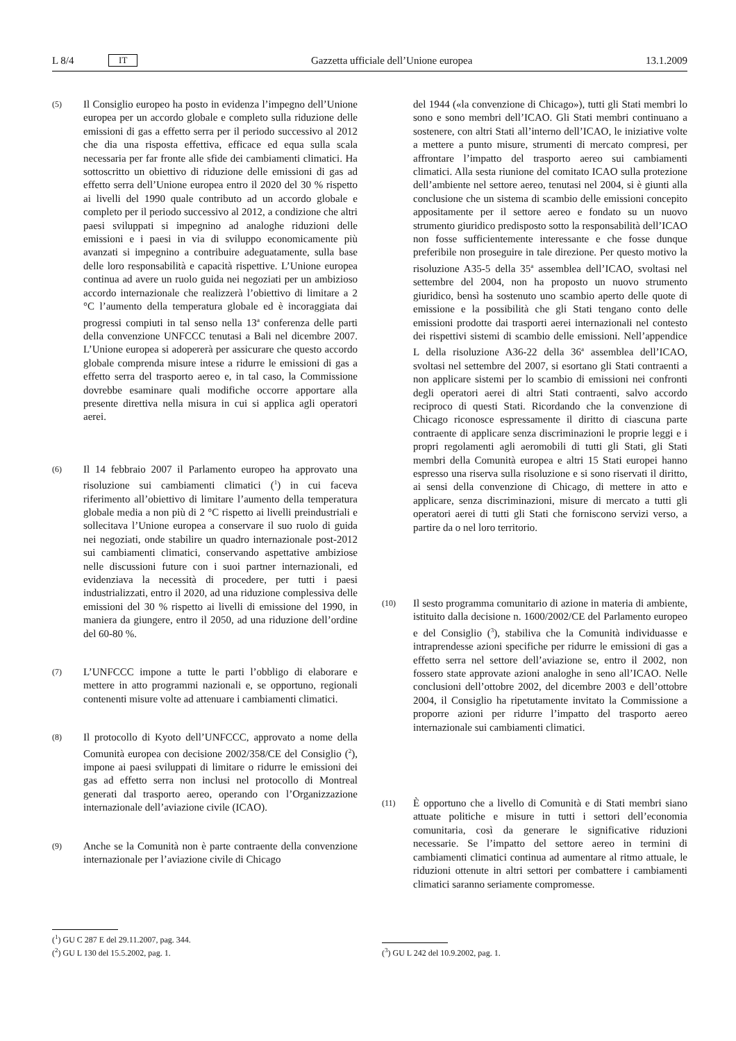L 8/4 IT Gazzetta ufficiale dell’Unione europea 13.1.2009
(5)
Il Consiglio europeo ha posto in evidenza l’impegno dell’Unione europea per un accordo globale e completo sulla riduzione delle emissioni di gas a effetto serra per il periodo successivo al 2012 che dia una risposta effettiva, efficace ed equa sulla scala necessaria per far fronte alle sfide dei cambiamenti climatici. Ha sottoscritto un obiettivo di riduzione delle emissioni di gas ad effetto serra dell’Unione europea entro il 2020 del 30 % rispetto ai livelli del 1990 quale contributo ad un accordo globale e completo per il periodo successivo al 2012, a condizione che altri paesi sviluppati si impegnino ad analoghe riduzioni delle emissioni e i paesi in via di sviluppo economicamente più avanzati si impegnino a contribuire adeguatamente, sulla base delle loro responsabilità e capacità rispettive. L’Unione europea continua ad avere un ruolo guida nei negoziati per un ambizioso accordo internazionale che realizzerà l’obiettivo di limitare a 2 °C l’aumento della temperatura globale ed è incoraggiata dai progressi compiuti in tal senso nella 13<sup>a</sup> conferenza delle parti della convenzione UNFCCC tenutasi a Bali nel dicembre 2007. L’Unione europea si adopererà per assicurare che questo accordo globale comprenda misure intese a ridurre le emissioni di gas a effetto serra del trasporto aereo e, in tal caso, la Commissione dovrebbe esaminare quali modifiche occorre apportare alla presente direttiva nella misura in cui si applica agli operatori aerei.
(6)
Il 14 febbraio 2007 il Parlamento europeo ha approvato una risoluzione sui cambiamenti climatici (<sup>1</sup>) in cui faceva riferimento all’obiettivo di limitare l’aumento della temperatura globale media a non più di 2 °C rispetto ai livelli preindustriali e sollecitava l’Unione europea a conservare il suo ruolo di guida nei negoziati, onde stabilire un quadro internazionale post-2012 sui cambiamenti climatici, conservando aspettative ambiziose nelle discussioni future con i suoi partner internazionali, ed evidenziava la necessità di procedere, per tutti i paesi industrializzati, entro il 2020, ad una riduzione complessiva delle emissioni del 30 % rispetto ai livelli di emissione del 1990, in maniera da giungere, entro il 2050, ad una riduzione dell’ordine del 60-80 %.
(7)
L’UNFCCC impone a tutte le parti l’obbligo di elaborare e mettere in atto programmi nazionali e, se opportuno, regionali contenenti misure volte ad attenuare i cambiamenti climatici.
(8)
Il protocollo di Kyoto dell’UNFCCC, approvato a nome della Comunità europea con decisione 2002/358/CE del Consiglio (<sup>2</sup>), impone ai paesi sviluppati di limitare o ridurre le emissioni dei gas ad effetto serra non inclusi nel protocollo di Montreal generati dal trasporto aereo, operando con l’Organizzazione internazionale dell’aviazione civile (ICAO).
(9)
Anche se la Comunità non è parte contraente della convenzione internazionale per l’aviazione civile di Chicago
(<sup>1</sup>) GU C 287 E del 29.11.2007, pag. 344.
(<sup>2</sup>) GU L 130 del 15.5.2002, pag. 1.
del 1944 («la convenzione di Chicago»), tutti gli Stati membri lo sono e sono membri dell’ICAO. Gli Stati membri continuano a sostenere, con altri Stati all’interno dell’ICAO, le iniziative volte a mettere a punto misure, strumenti di mercato compresi, per affrontare l’impatto del trasporto aereo sui cambiamenti climatici. Alla sesta riunione del comitato ICAO sulla protezione dell’ambiente nel settore aereo, tenutasi nel 2004, si è giunti alla conclusione che un sistema di scambio delle emissioni concepito appositamente per il settore aereo e fondato su un nuovo strumento giuridico predisposto sotto la responsabilità dell’ICAO non fosse sufficientemente interessante e che fosse dunque preferibile non proseguire in tale direzione. Per questo motivo la risoluzione A35-5 della 35<sup>a</sup> assemblea dell’ICAO, svoltasi nel settembre del 2004, non ha proposto un nuovo strumento giuridico, bensì ha sostenuto uno scambio aperto delle quote di emissione e la possibilità che gli Stati tengano conto delle emissioni prodotte dai trasporti aerei internazionali nel contesto dei rispettivi sistemi di scambio delle emissioni. Nell’appendice L della risoluzione A36-22 della 36<sup>a</sup> assemblea dell’ICAO, svoltasi nel settembre del 2007, si esortano gli Stati contraenti a non applicare sistemi per lo scambio di emissioni nei confronti degli operatori aerei di altri Stati contraenti, salvo accordo reciproco di questi Stati. Ricordando che la convenzione di Chicago riconosce espressamente il diritto di ciascuna parte contraente di applicare senza discriminazioni le proprie leggi e i propri regolamenti agli aeromobili di tutti gli Stati, gli Stati membri della Comunità europea e altri 15 Stati europei hanno espresso una riserva sulla risoluzione e si sono riservati il diritto, ai sensi della convenzione di Chicago, di mettere in atto e applicare, senza discriminazioni, misure di mercato a tutti gli operatori aerei di tutti gli Stati che forniscono servizi verso, a partire da o nel loro territorio.
(10)
Il sesto programma comunitario di azione in materia di ambiente, istituito dalla decisione n. 1600/2002/CE del Parlamento europeo e del Consiglio (<sup>3</sup>), stabiliva che la Comunità individuasse e intraprendesse azioni specifiche per ridurre le emissioni di gas a effetto serra nel settore dell’aviazione se, entro il 2002, non fossero state approvate azioni analoghe in seno all’ICAO. Nelle conclusioni dell’ottobre 2002, del dicembre 2003 e dell’ottobre 2004, il Consiglio ha ripetutamente invitato la Commissione a proporre azioni per ridurre l’impatto del trasporto aereo internazionale sui cambiamenti climatici.
(11)
È opportuno che a livello di Comunità e di Stati membri siano attuate politiche e misure in tutti i settori dell’economia comunitaria, così da generare le significative riduzioni necessarie. Se l’impatto del settore aereo in termini di cambiamenti climatici continua ad aumentare al ritmo attuale, le riduzioni ottenute in altri settori per combattere i cambiamenti climatici saranno seriamente compromesse.
(<sup>3</sup>) GU L 242 del 10.9.2002, pag. 1.